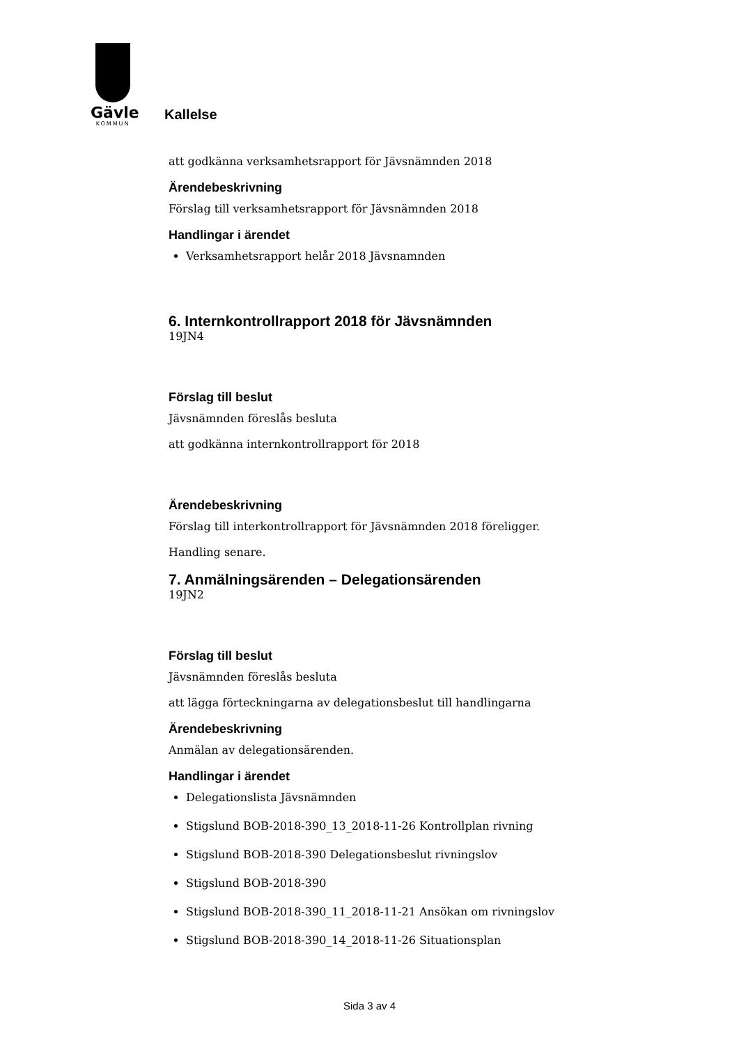Gävle
KOMMUN
Kallelse
att godkänna verksamhetsrapport för Jävsnämnden 2018
Ärendebeskrivning
Förslag till verksamhetsrapport för Jävsnämnden 2018
Handlingar i ärendet
Verksamhetsrapport helår 2018 Jävsnamnden
6. Internkontrollrapport 2018 för Jävsnämnden
19JN4
Förslag till beslut
Jävsnämnden föreslås besluta
att godkänna internkontrollrapport för 2018
Ärendebeskrivning
Förslag till interkontrollrapport för Jävsnämnden 2018 föreligger.
Handling senare.
7. Anmälningsärenden – Delegationsärenden
19JN2
Förslag till beslut
Jävsnämnden föreslås besluta
att lägga förteckningarna av delegationsbeslut till handlingarna
Ärendebeskrivning
Anmälan av delegationsärenden.
Handlingar i ärendet
Delegationslista Jävsnämnden
Stigslund BOB-2018-390_13_2018-11-26 Kontrollplan rivning
Stigslund BOB-2018-390 Delegationsbeslut rivningslov
Stigslund BOB-2018-390
Stigslund BOB-2018-390_11_2018-11-21 Ansökan om rivningslov
Stigslund BOB-2018-390_14_2018-11-26 Situationsplan
Sida 3 av 4